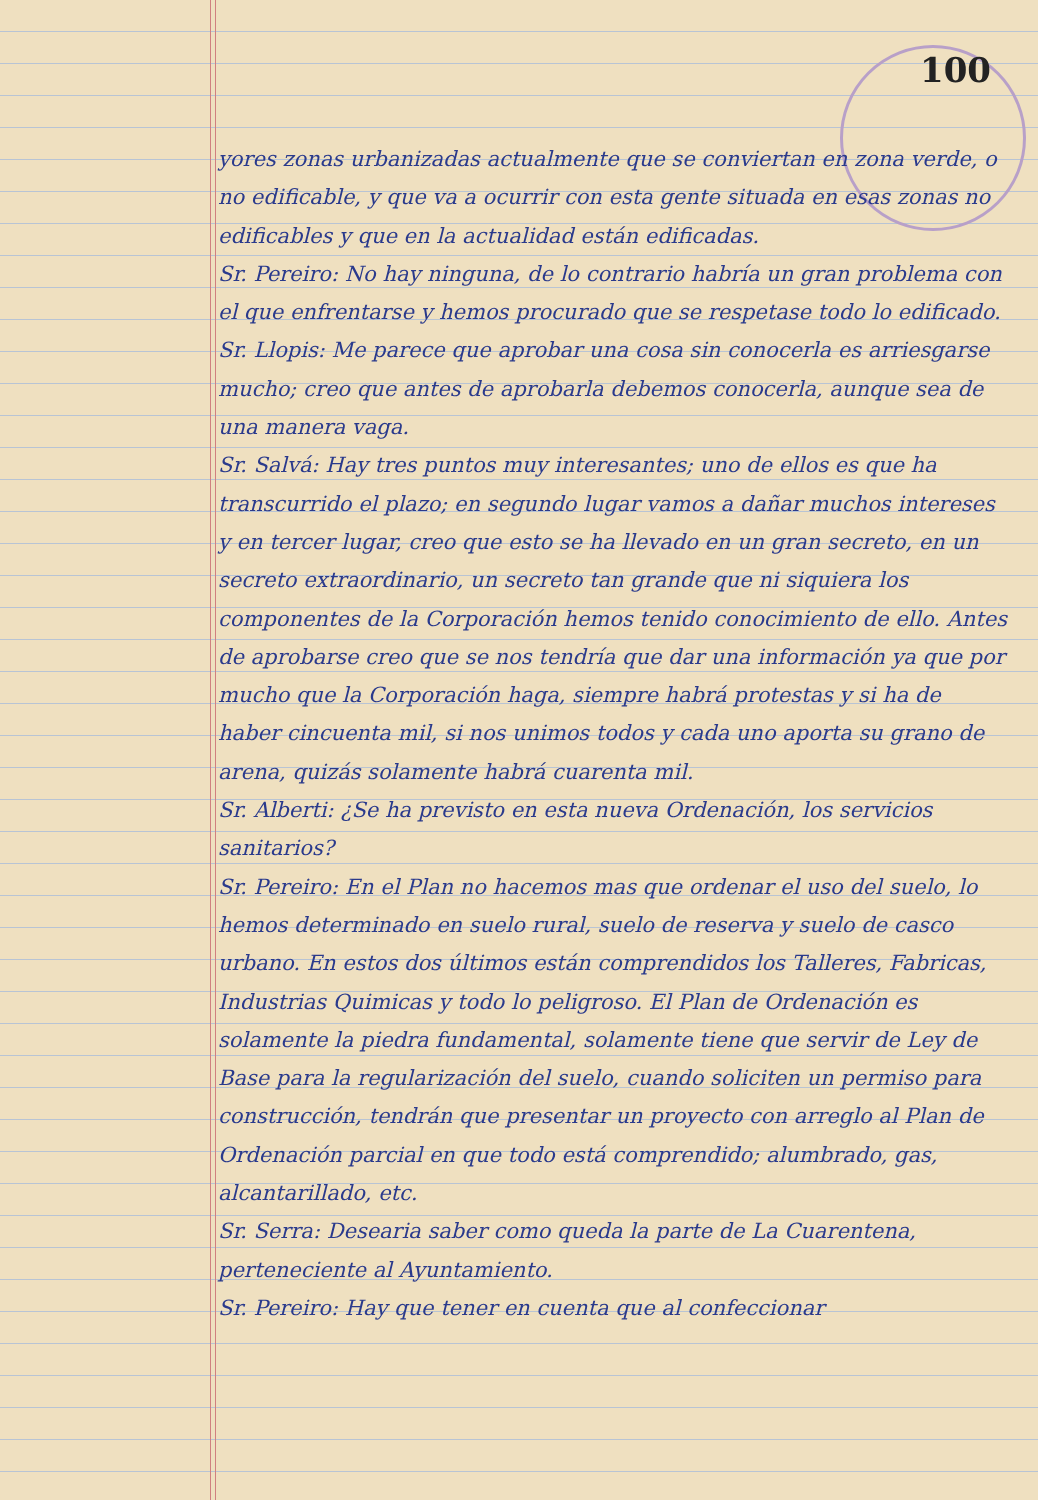100
yores zonas urbanizadas actualmente que se conviertan en zona verde, o no edificable, y que va a ocurrir con esta gente situada en esas zonas no edificables y que en la actualidad están edificadas.
Sr. Pereiro: No hay ninguna, de lo contrario habría un gran problema con el que enfrentarse y hemos procurado que se respetase todo lo edificado.
Sr. Llopis: Me parece que aprobar una cosa sin conocerla es arriesgarse mucho; creo que antes de aprobarla debemos conocerla, aunque sea de una manera vaga.
Sr. Salvá: Hay tres puntos muy interesantes; uno de ellos es que ha transcurrido el plazo; en segundo lugar vamos a dañar muchos intereses y en tercer lugar, creo que esto se ha llevado en un gran secreto, en un secreto extraordinario, un secreto tan grande que ni siquiera los componentes de la Corporación hemos tenido conocimiento de ello. Antes de aprobarse creo que se nos tendría que dar una información ya que por mucho que la Corporación haga, siempre habrá protestas y si ha de haber cincuenta mil, si nos unimos todos y cada uno aporta su grano de arena, quizás solamente habrá cuarenta mil.
Sr. Alberti: ¿Se ha previsto en esta nueva Ordenación, los servicios sanitarios?
Sr. Pereiro: En el Plan no hacemos mas que ordenar el uso del suelo, lo hemos determinado en suelo rural, suelo de reserva y suelo de casco urbano. En estos dos últimos están comprendidos los Talleres, Fabricas, Industrias Quimicas y todo lo peligroso. El Plan de Ordenación es solamente la piedra fundamental, solamente tiene que servir de Ley de Base para la regularización del suelo, cuando soliciten un permiso para construcción, tendrán que presentar un proyecto con arreglo al Plan de Ordenación parcial en que todo está comprendido; alumbrado, gas, alcantarillado, etc.
Sr. Serra: Desearia saber como queda la parte de La Cuarentena, perteneciente al Ayuntamiento.
Sr. Pereiro: Hay que tener en cuenta que al confeccionar